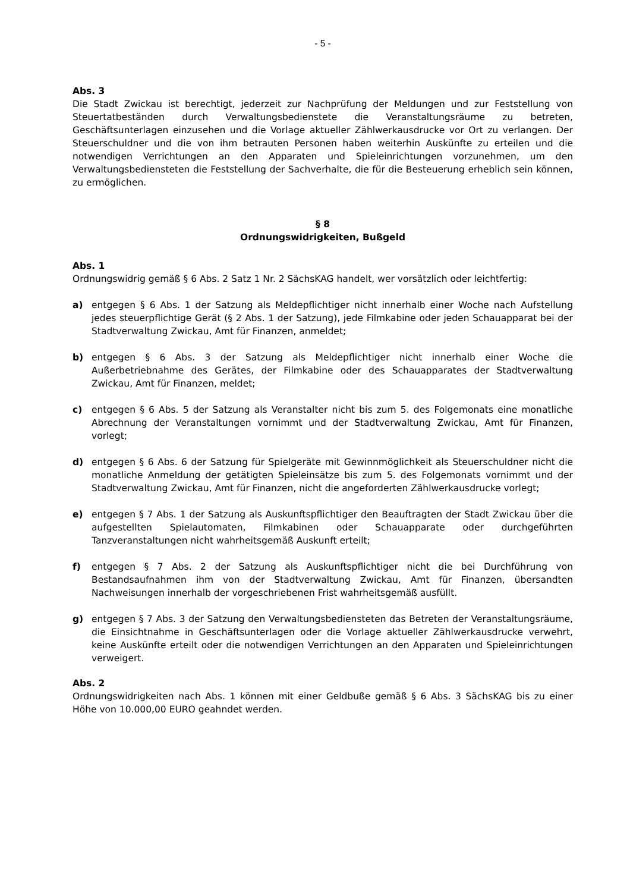- 5 -
Abs. 3
Die Stadt Zwickau ist berechtigt, jederzeit zur Nachprüfung der Meldungen und zur Feststellung von Steuertatbeständen durch Verwaltungsbedienstete die Veranstaltungsräume zu betreten, Geschäftsunterlagen einzusehen und die Vorlage aktueller Zählwerkausdrucke vor Ort zu verlangen. Der Steuerschuldner und die von ihm betrauten Personen haben weiterhin Auskünfte zu erteilen und die notwendigen Verrichtungen an den Apparaten und Spieleinrichtungen vorzunehmen, um den Verwaltungsbediensteten die Feststellung der Sachverhalte, die für die Besteuerung erheblich sein können, zu ermöglichen.
§ 8
Ordnungswidrigkeiten, Bußgeld
Abs. 1
Ordnungswidrig gemäß § 6 Abs. 2 Satz 1 Nr. 2 SächsKAG handelt, wer vorsätzlich oder leichtfertig:
a) entgegen § 6 Abs. 1 der Satzung als Meldepflichtiger nicht innerhalb einer Woche nach Aufstellung jedes steuerpflichtige Gerät (§ 2 Abs. 1 der Satzung), jede Filmkabine oder jeden Schauapparat bei der Stadtverwaltung Zwickau, Amt für Finanzen, anmeldet;
b) entgegen § 6 Abs. 3 der Satzung als Meldepflichtiger nicht innerhalb einer Woche die Außerbetriebnahme des Gerätes, der Filmkabine oder des Schauapparates der Stadtverwaltung Zwickau, Amt für Finanzen, meldet;
c) entgegen § 6 Abs. 5 der Satzung als Veranstalter nicht bis zum 5. des Folgemonats eine monatliche Abrechnung der Veranstaltungen vornimmt und der Stadtverwaltung Zwickau, Amt für Finanzen, vorlegt;
d) entgegen § 6 Abs. 6 der Satzung für Spielgeräte mit Gewinnmöglichkeit als Steuerschuldner nicht die monatliche Anmeldung der getätigten Spieleinsätze bis zum 5. des Folgemonats vornimmt und der Stadtverwaltung Zwickau, Amt für Finanzen, nicht die angeforderten Zählwerkausdrucke vorlegt;
e) entgegen § 7 Abs. 1 der Satzung als Auskunftspflichtiger den Beauftragten der Stadt Zwickau über die aufgestellten Spielautomaten, Filmkabinen oder Schauapparate oder durchgeführten Tanzveranstaltungen nicht wahrheitsgemäß Auskunft erteilt;
f) entgegen § 7 Abs. 2 der Satzung als Auskunftspflichtiger nicht die bei Durchführung von Bestandsaufnahmen ihm von der Stadtverwaltung Zwickau, Amt für Finanzen, übersandten Nachweisungen innerhalb der vorgeschriebenen Frist wahrheitsgemäß ausfüllt.
g) entgegen § 7 Abs. 3 der Satzung den Verwaltungsbediensteten das Betreten der Veranstaltungsräume, die Einsichtnahme in Geschäftsunterlagen oder die Vorlage aktueller Zählwerkausdrucke verwehrt, keine Auskünfte erteilt oder die notwendigen Verrichtungen an den Apparaten und Spieleinrichtungen verweigert.
Abs. 2
Ordnungswidrigkeiten nach Abs. 1 können mit einer Geldbuße gemäß § 6 Abs. 3 SächsKAG bis zu einer Höhe von 10.000,00 EURO geahndet werden.